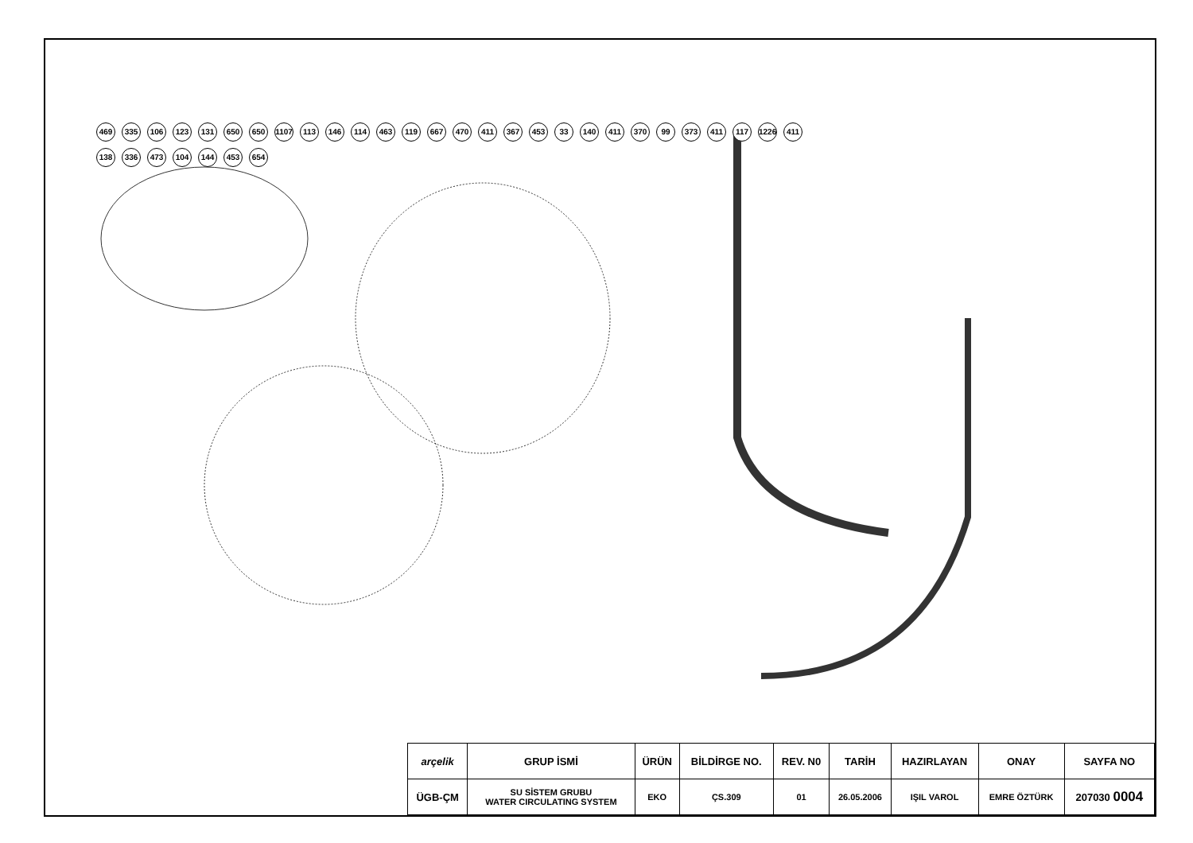469 335 106 123 131 650 650 1107 113 146 114 463 119 667 470 411 367 453 33 140 411 370 99 373 411 117 1226 411 138 336 473 104 144 453 654
| arçelik | GRUP İSMİ | ÜRÜN | BİLDİRGE NO. | REV. N0 | TARİH | HAZIRLAYAN | ONAY | SAYFA NO |
| --- | --- | --- | --- | --- | --- | --- | --- | --- |
| ÜGB-ÇM | SU SİSTEM GRUBU WATER CIRCULATING SYSTEM | EKO | ÇS.309 | 01 | 26.05.2006 | IŞIL VAROL | EMRE ÖZTÜRK | 207030 0004 |